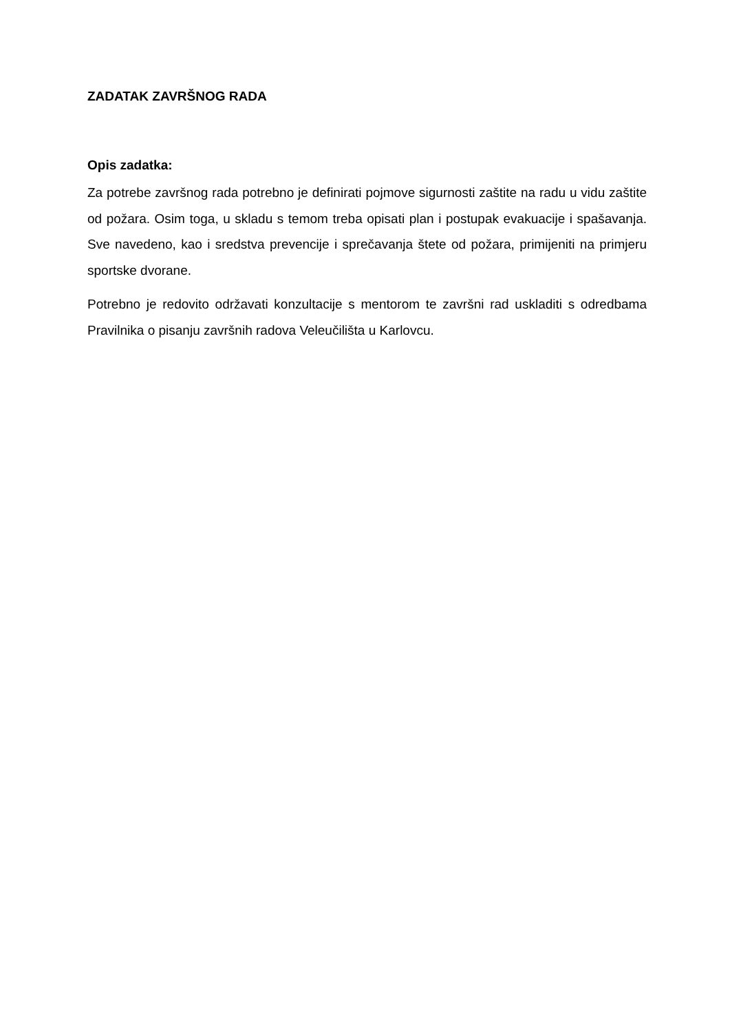ZADATAK ZAVRŠNOG RADA
Opis zadatka:
Za potrebe završnog rada potrebno je definirati pojmove sigurnosti zaštite na radu u vidu zaštite od požara. Osim toga, u skladu s temom treba opisati plan i postupak evakuacije i spašavanja. Sve navedeno, kao i sredstva prevencije i sprečavanja štete od požara, primijeniti na primjeru sportske dvorane.
Potrebno je redovito održavati konzultacije s mentorom te završni rad uskladiti s odredbama Pravilnika o pisanju završnih radova Veleučilišta u Karlovcu.